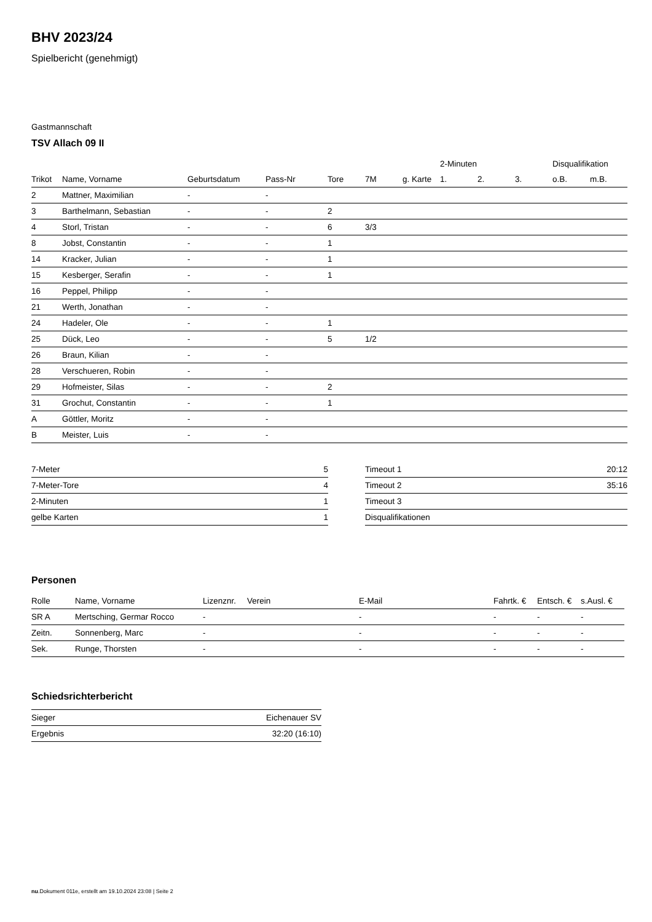BHV 2023/24
Spielbericht (genehmigt)
Gastmannschaft
TSV Allach 09 II
| | | | | | | | 2-Minuten | | | Disqualifikation | |
| --- | --- | --- | --- | --- | --- | --- | --- | --- | --- | --- | --- |
| Trikot | Name, Vorname | Geburtsdatum | Pass-Nr | Tore | 7M | g. Karte | 1. | 2. | 3. | o.B. | m.B. |
| 2 | Mattner, Maximilian | - | - | | | | | | | | |
| 3 | Barthelmann, Sebastian | - | - | 2 | | | | | | | |
| 4 | Storl, Tristan | - | - | 6 | 3/3 | | | | | | |
| 8 | Jobst, Constantin | - | - | 1 | | | | | | | |
| 14 | Kracker, Julian | - | - | 1 | | | | | | | |
| 15 | Kesberger, Serafin | - | - | 1 | | | | | | | |
| 16 | Peppel, Philipp | - | - | | | | | | | | |
| 21 | Werth, Jonathan | - | - | | | | | | | | |
| 24 | Hadeler, Ole | - | - | 1 | | | | | | | |
| 25 | Dück, Leo | - | - | 5 | 1/2 | | | | | | |
| 26 | Braun, Kilian | - | - | | | | | | | | |
| 28 | Verschueren, Robin | - | - | | | | | | | | |
| 29 | Hofmeister, Silas | - | - | 2 | | | | | | | |
| 31 | Grochut, Constantin | - | - | 1 | | | | | | | |
| A | Göttler, Moritz | - | - | | | | | | | | |
| B | Meister, Luis | - | - | | | | | | | | |
| 7-Meter | 5 |
| 7-Meter-Tore | 4 |
| 2-Minuten | 1 |
| gelbe Karten | 1 |
| Timeout 1 | 20:12 |
| Timeout 2 | 35:16 |
| Timeout 3 | |
| Disqualifikationen | |
Personen
| Rolle | Name, Vorname | Lizenznr. | Verein | E-Mail | Fahrtk. € | Entsch. € | s.Ausl. € |
| --- | --- | --- | --- | --- | --- | --- | --- |
| SR A | Mertsching, Germar Rocco | - | | - | - | - | - |
| Zeitn. | Sonnenberg, Marc | - | | - | - | - | - |
| Sek. | Runge, Thorsten | - | | - | - | - | - |
Schiedsrichterbericht
| Sieger | Eichenauer SV |
| Ergebnis | 32:20 (16:10) |
nu.Dokument 011e, erstellt am 19.10.2024 23:08 | Seite 2